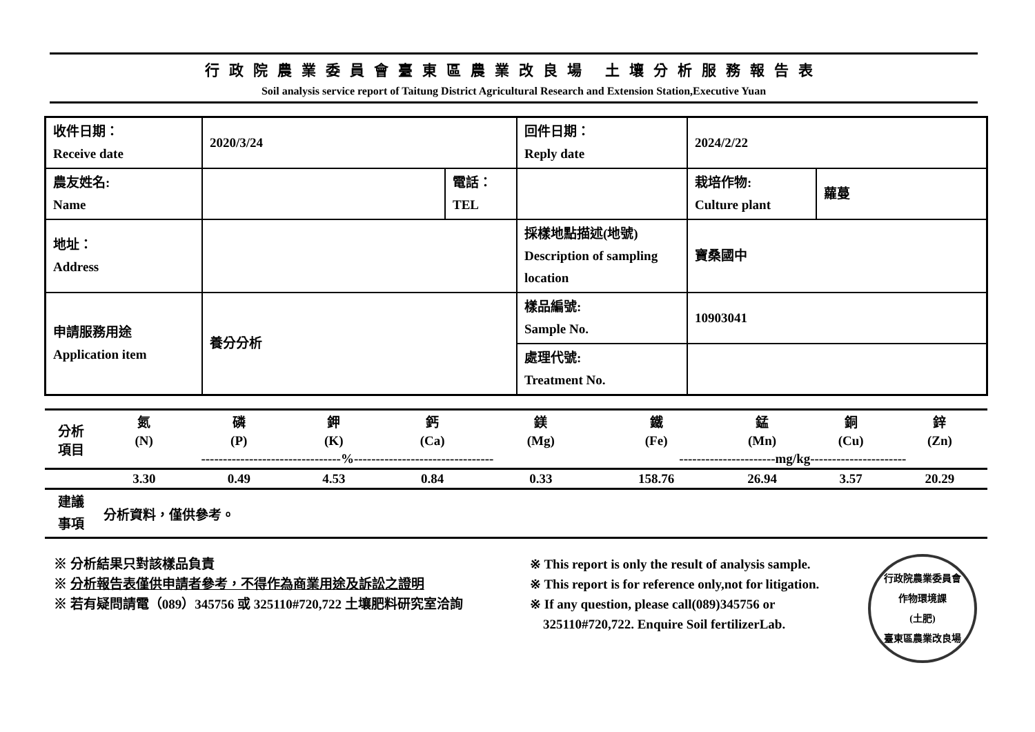行政院農業委員會臺東區農業改良場 土壤分析服務報告表
Soil analysis service report of Taitung District Agricultural Research and Extension Station,Executive Yuan
| 收件日期： Receive date | 2020/3/24 | | 回件日期： Reply date | 2024/2/22 | |
| 農友姓名: Name | | 電話： TEL | | 栽培作物: Culture plant | 蘿蔓 |
| 地址： Address | | | 採樣地點描述(地號) Description of sampling location | 寶桑國中 | |
| 申請服務用途 Application item | 養分分析 | | 樣品編號: Sample No. | 10903041 | |
| | | | 處理代號: Treatment No. | | |
| 分析 項目 | 氮 | 磷 | 鉀 | 鈣 | 鎂 | 鐵 | 錳 | 銅 | 鋅 |
| | (N) | (P) | (K) | (Ca) | (Mg) | (Fe) | (Mn) | (Cu) | (Zn) |
| | --------------------------------%-------------------------------- | | | | | ----------------------mg/kg---------------------- | | | |
| | 3.30 | 0.49 | 4.53 | 0.84 | 0.33 | 158.76 | 26.94 | 3.57 | 20.29 |
| 建議 事項 | 分析資料，僅供參考。 |
※ 分析結果只對該樣品負責
※ 分析報告表僅供申請者參考，不得作為商業用途及訴訟之證明
※ 若有疑問請電（089）345756 或 325110#720,722 土壤肥料研究室洽詢
※ This report is only the result of analysis sample.
※ This report is for reference only,not for litigation.
※ If any question, please call(089)345756 or
325110#720,722. Enquire Soil fertilizerLab.
行政院農業委員會
作物環境課
(土肥)
臺東區農業改良場